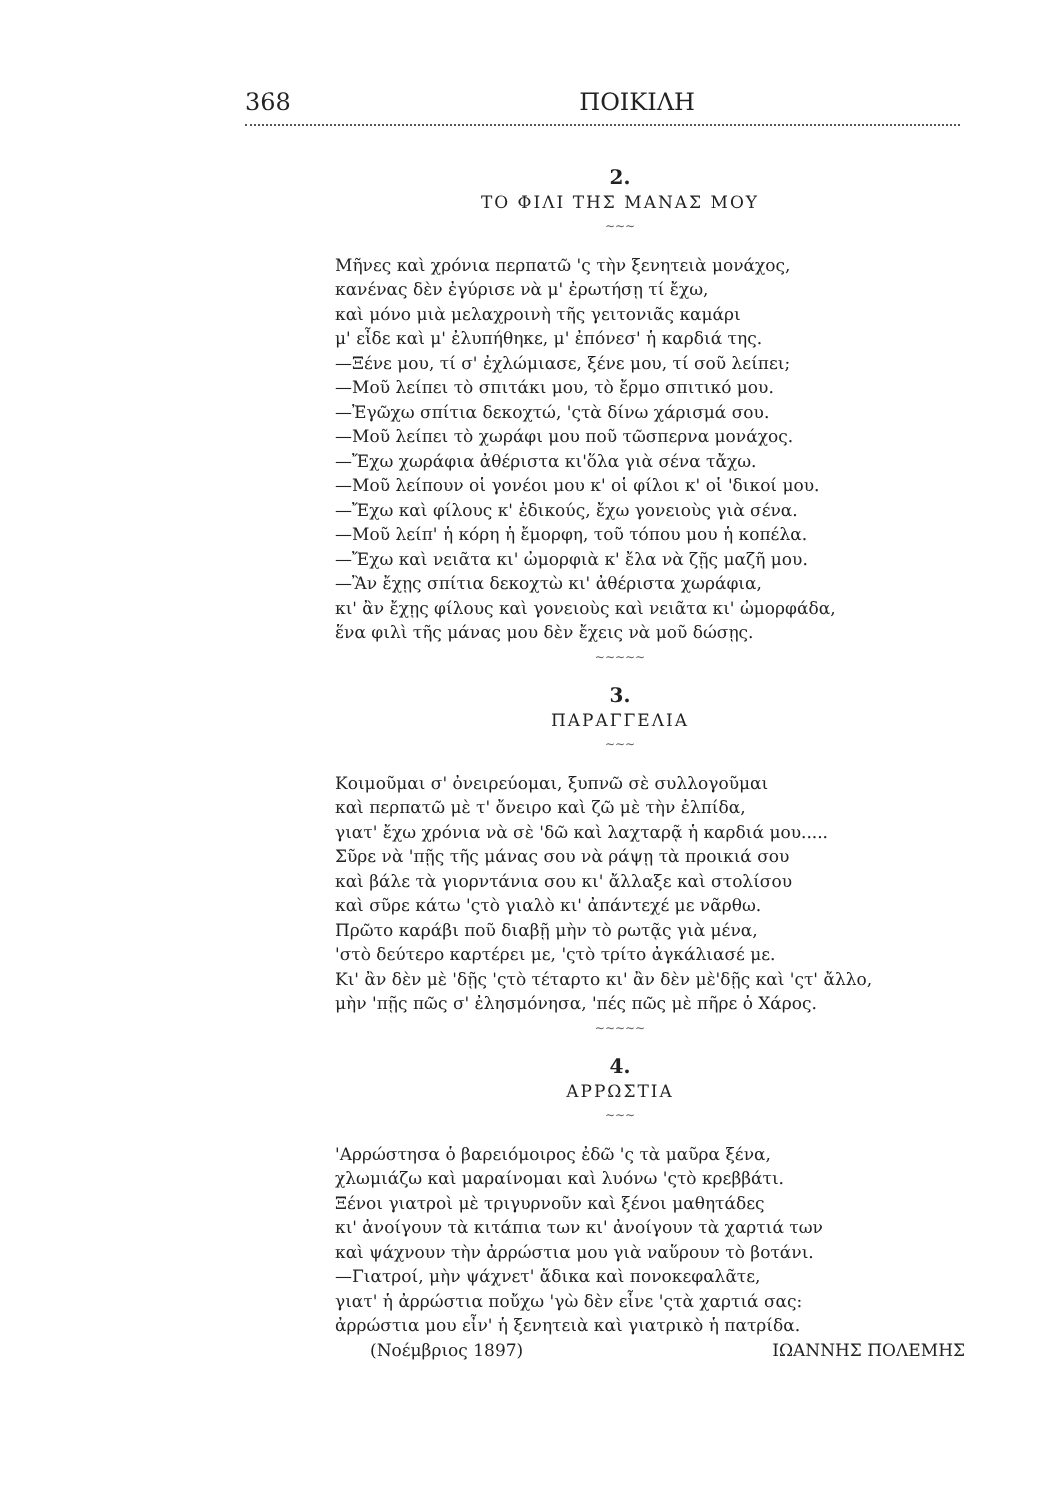368 ΠΟΙΚΙΛΗ
2.
ΤΟ ΦΙΛΙ ΤΗΣ ΜΑΝΑΣ ΜΟΥ
∼∼∼
Μῆνες καὶ χρόνια περπατῶ 'ς τὴν ξενητειὰ μονάχος,
κανένας δὲν ἐγύρισε νὰ μ' ἐρωτήσῃ τί ἔχω,
καὶ μόνο μιὰ μελαχροινὴ τῆς γειτονιᾶς καμάρι
μ' εἶδε καὶ μ' ἐλυπήθηκε, μ' ἐπόνεσ' ἡ καρδιά της.
—Ξένε μου, τί σ' ἐχλώμιασε, ξένε μου, τί σοῦ λείπει;
—Μοῦ λείπει τὸ σπιτάκι μου, τὸ ἔρμο σπιτικό μου.
—Ἐγῶχω σπίτια δεκοχτώ, 'ςτὰ δίνω χάρισμά σου.
—Μοῦ λείπει τὸ χωράφι μου ποῦ τῶσπερνα μονάχος.
—Ἔχω χωράφια ἀθέριστα κι'ὅλα γιὰ σένα τἄχω.
—Μοῦ λείπουν οἱ γονέοι μου κ' οἱ φίλοι κ' οἱ 'δικοί μου.
—Ἔχω καὶ φίλους κ' ἐδικούς, ἔχω γονειοὺς γιὰ σένα.
—Μοῦ λείπ' ἡ κόρη ἡ ἔμορφη, τοῦ τόπου μου ἡ κοπέλα.
—Ἔχω καὶ νειᾶτα κι' ὠμορφιὰ κ' ἔλα νὰ ζῇς μαζῆ μου.
—Ἂν ἔχῃς σπίτια δεκοχτὼ κι' ἀθέριστα χωράφια,
κι' ἂν ἔχῃς φίλους καὶ γονειοὺς καὶ νειᾶτα κι' ὠμορφάδα,
ἕνα φιλὶ τῆς μάνας μου δὲν ἔχεις νὰ μοῦ δώσῃς.
∼∼∼∼∼
3.
ΠΑΡΑΓΓΕΛΙΑ
∼∼∼
Κοιμοῦμαι σ' ὀνειρεύομαι, ξυπνῶ σὲ συλλογοῦμαι
καὶ περπατῶ μὲ τ' ὄνειρο καὶ ζῶ μὲ τὴν ἐλπίδα,
γιατ' ἔχω χρόνια νὰ σὲ 'δῶ καὶ λαχταρᾷ ἡ καρδιά μου.....
Σῦρε νὰ 'πῇς τῆς μάνας σου νὰ ράψῃ τὰ προικιά σου
καὶ βάλε τὰ γιορντάνια σου κι' ἄλλαξε καὶ στολίσου
καὶ σῦρε κάτω 'ςτὸ γιαλὸ κι' ἀπάντεχέ με νᾶρθω.
Πρῶτο καράβι ποῦ διαβῇ μὴν τὸ ρωτᾷς γιὰ μένα,
'στὸ δεύτερο καρτέρει με, 'ςτὸ τρίτο ἀγκάλιασέ με.
Κι' ἂν δὲν μὲ 'δῇς 'ςτὸ τέταρτο κι' ἂν δὲν μὲ'δῇς καὶ 'ςτ' ἄλλο,
μὴν 'πῇς πῶς σ' ἐλησμόνησα, 'πές πῶς μὲ πῆρε ὁ Χάρος.
∼∼∼∼∼
4.
ΑΡΡΩΣΤΙΑ
∼∼∼
'Αρρώστησα ὁ βαρειόμοιρος ἐδῶ 'ς τὰ μαῦρα ξένα,
χλωμιάζω καὶ μαραίνομαι καὶ λυόνω 'ςτὸ κρεββάτι.
Ξένοι γιατροὶ μὲ τριγυρνοῦν καὶ ξένοι μαθητάδες
κι' ἀνοίγουν τὰ κιτάπια των κι' ἀνοίγουν τὰ χαρτιά των
καὶ ψάχνουν τὴν ἀρρώστια μου γιὰ ναὕρουν τὸ βοτάνι.
—Γιατροί, μὴν ψάχνετ' ἄδικα καὶ πονοκεφαλᾶτε,
γιατ' ἡ ἀρρώστια ποὔχω 'γὼ δὲν εἶνε 'ςτὰ χαρτιά σας:
ἀρρώστια μου εἶν' ἡ ξενητειὰ καὶ γιατρικὸ ἡ πατρίδα.
(Νοέμβριος 1897) ΙΩΑΝΝΗΣ ΠΟΛΕΜΗΣ